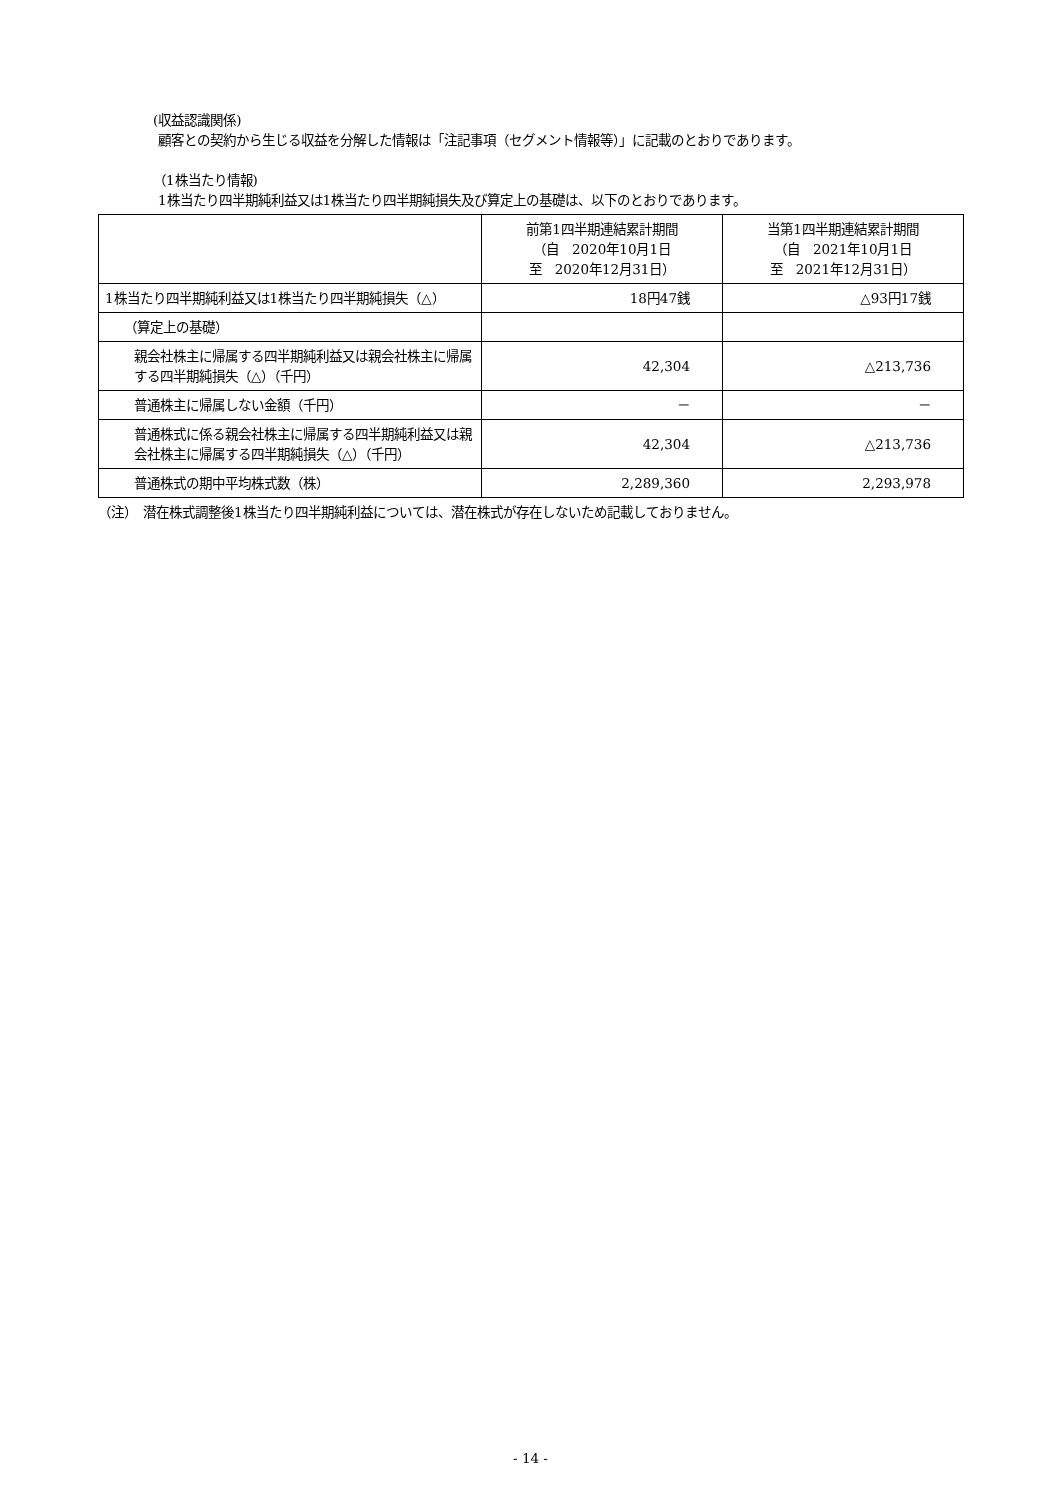(収益認識関係)
顧客との契約から生じる収益を分解した情報は「注記事項（セグメント情報等）」に記載のとおりであります。
（1株当たり情報)
1株当たり四半期純利益又は1株当たり四半期純損失及び算定上の基礎は、以下のとおりであります。
| | 前第1四半期連結累計期間 （自 2020年10月1日 至 2020年12月31日） | 当第1四半期連結累計期間 （自 2021年10月1日 至 2021年12月31日） |
| --- | --- | --- |
| 1株当たり四半期純利益又は1株当たり四半期純損失（△） | 18円47銭 | △93円17銭 |
| （算定上の基礎） | | |
| 親会社株主に帰属する四半期純利益又は親会社株主に帰属する四半期純損失（△）（千円） | 42,304 | △213,736 |
| 普通株主に帰属しない金額（千円） | － | － |
| 普通株式に係る親会社株主に帰属する四半期純利益又は親会社株主に帰属する四半期純損失（△）（千円） | 42,304 | △213,736 |
| 普通株式の期中平均株式数（株） | 2,289,360 | 2,293,978 |
（注）　潜在株式調整後1株当たり四半期純利益については、潜在株式が存在しないため記載しておりません。
- 14 -